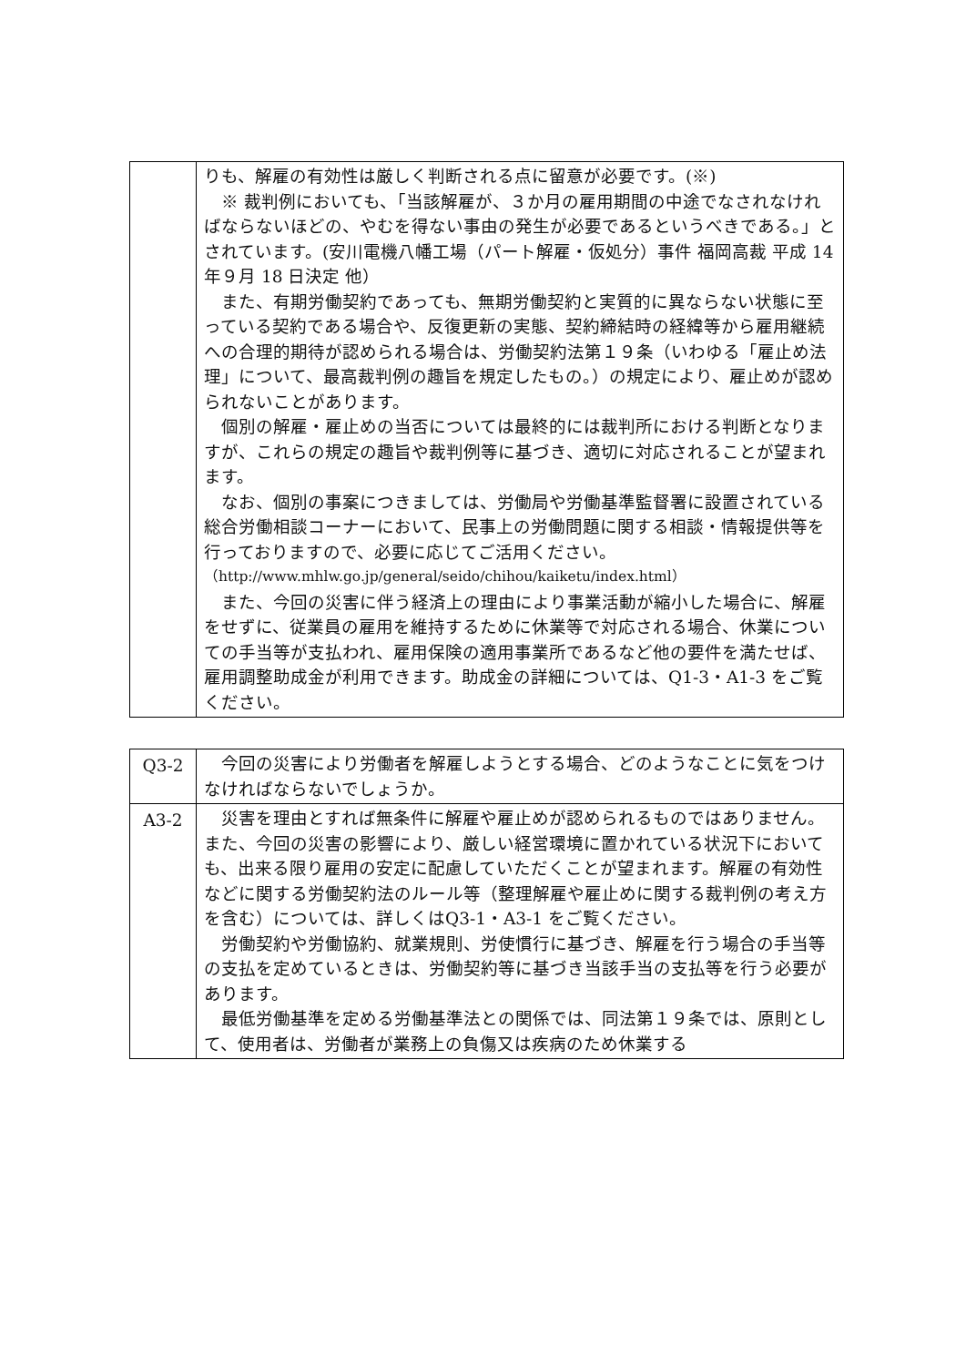| | りも、解雇の有効性は厳しく判断される点に留意が必要です。(※) ※ 裁判例においても、「当該解雇が、３か月の雇用期間の中途でなされなければならないほどの、やむを得ない事由の発生が必要であるというべきである。」とされています。(安川電機八幡工場（パート解雇・仮処分）事件 福岡高裁 平成 14 年９月 18 日決定 他） また、有期労働契約であっても、無期労働契約と実質的に異ならない状態に至っている契約である場合や、反復更新の実態、契約締結時の経緯等から雇用継続への合理的期待が認められる場合は、労働契約法第１９条（いわゆる「雇止め法理」について、最高裁判例の趣旨を規定したもの。）の規定により、雇止めが認められないことがあります。 個別の解雇・雇止めの当否については最終的には裁判所における判断となりますが、これらの規定の趣旨や裁判例等に基づき、適切に対応されることが望まれます。 なお、個別の事案につきましては、労働局や労働基準監督署に設置されている総合労働相談コーナーにおいて、民事上の労働問題に関する相談・情報提供等を行っておりますので、必要に応じてご活用ください。 （http://www.mhlw.go.jp/general/seido/chihou/kaiketu/index.html） また、今回の災害に伴う経済上の理由により事業活動が縮小した場合に、解雇をせずに、従業員の雇用を維持するために休業等で対応される場合、休業についての手当等が支払われ、雇用保険の適用事業所であるなど他の要件を満たせば、雇用調整助成金が利用できます。助成金の詳細については、Q1-3・A1-3 をご覧ください。 |
| Q3-2 | 今回の災害により労働者を解雇しようとする場合、どのようなことに気をつけなければならないでしょうか。 |
| A3-2 | 災害を理由とすれば無条件に解雇や雇止めが認められるものではありません。また、今回の災害の影響により、厳しい経営環境に置かれている状況下においても、出来る限り雇用の安定に配慮していただくことが望まれます。解雇の有効性などに関する労働契約法のルール等（整理解雇や雇止めに関する裁判例の考え方を含む）については、詳しくはQ3-1・A3-1 をご覧ください。 労働契約や労働協約、就業規則、労使慣行に基づき、解雇を行う場合の手当等の支払を定めているときは、労働契約等に基づき当該手当の支払等を行う必要があります。 最低労働基準を定める労働基準法との関係では、同法第１９条では、原則として、使用者は、労働者が業務上の負傷又は疾病のため休業する |